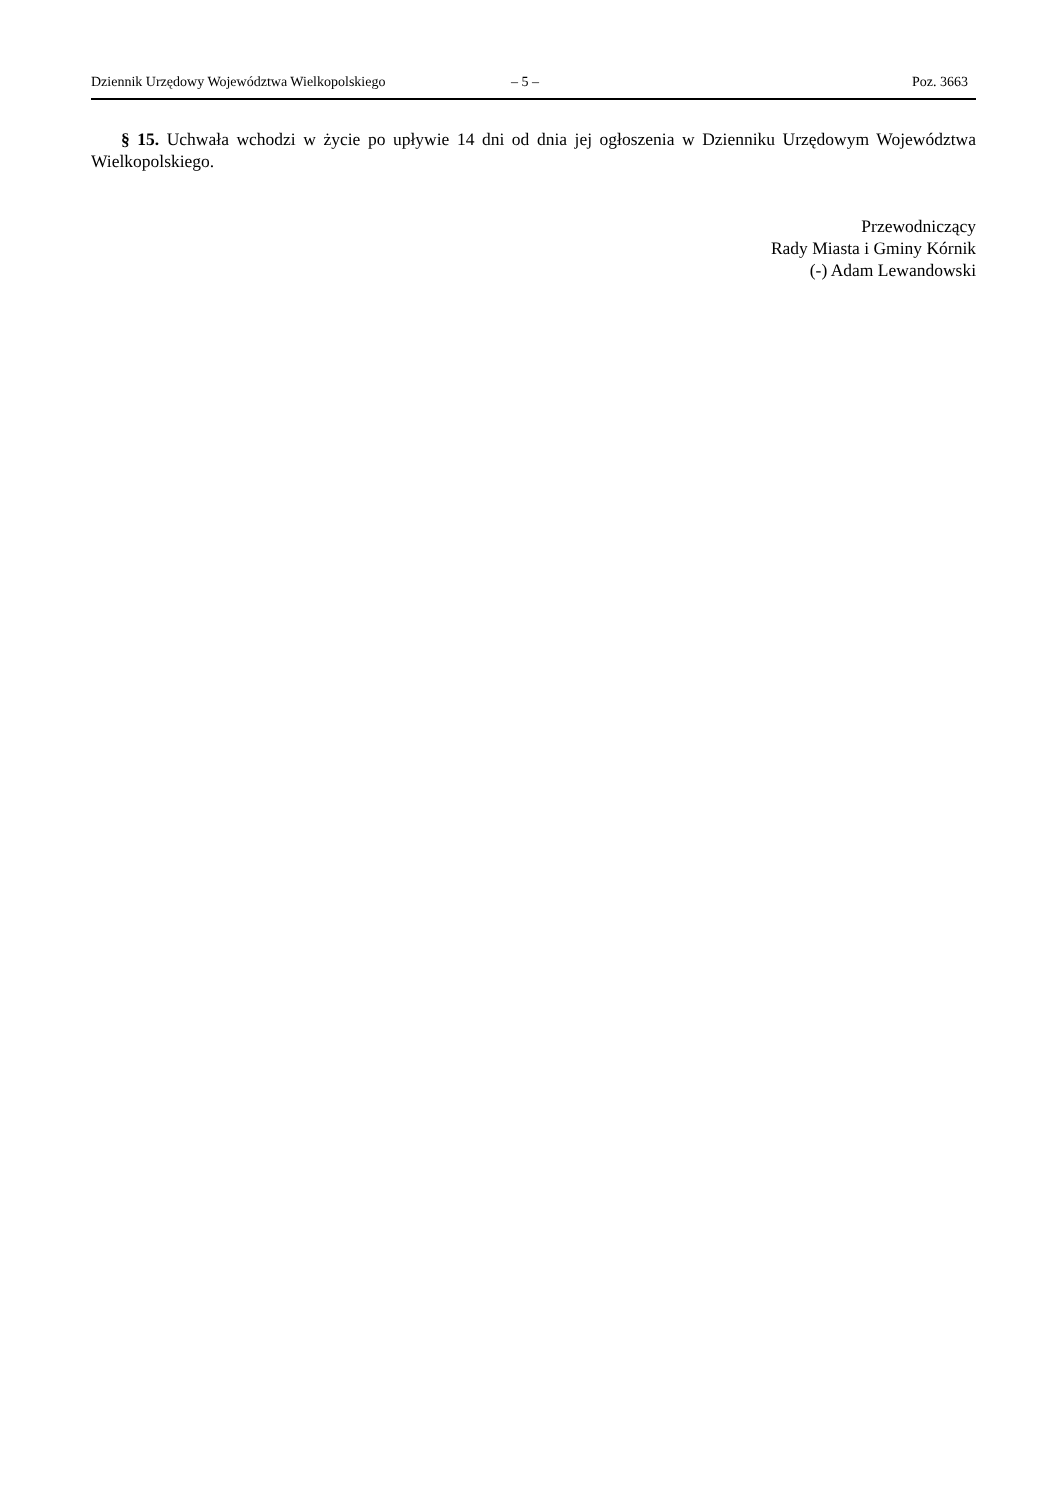Dziennik Urzędowy Województwa Wielkopolskiego – 5 – Poz. 3663
§ 15. Uchwała wchodzi w życie po upływie 14 dni od dnia jej ogłoszenia w Dzienniku Urzędowym Województwa Wielkopolskiego.
Przewodniczący
Rady Miasta i Gminy Kórnik
(-) Adam Lewandowski